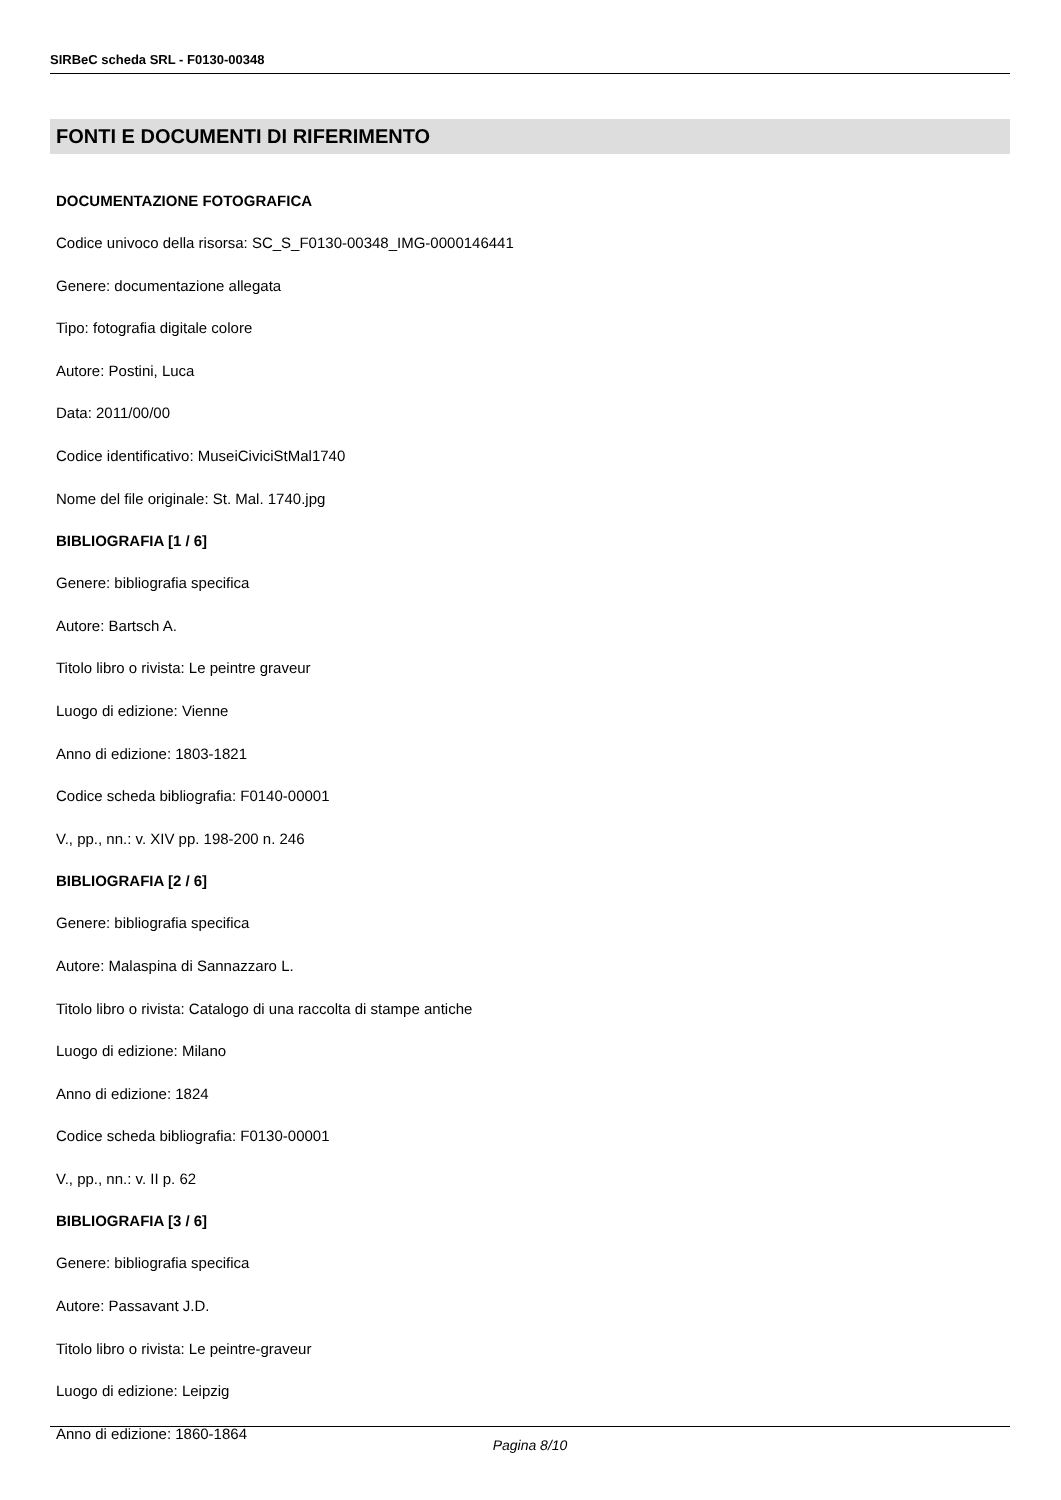SIRBeC scheda SRL - F0130-00348
FONTI E DOCUMENTI DI RIFERIMENTO
DOCUMENTAZIONE FOTOGRAFICA
Codice univoco della risorsa: SC_S_F0130-00348_IMG-0000146441
Genere: documentazione allegata
Tipo: fotografia digitale colore
Autore: Postini, Luca
Data: 2011/00/00
Codice identificativo: MuseiCiviciStMal1740
Nome del file originale: St. Mal. 1740.jpg
BIBLIOGRAFIA [1 / 6]
Genere: bibliografia specifica
Autore: Bartsch A.
Titolo libro o rivista: Le peintre graveur
Luogo di edizione: Vienne
Anno di edizione: 1803-1821
Codice scheda bibliografia: F0140-00001
V., pp., nn.: v. XIV pp. 198-200 n. 246
BIBLIOGRAFIA [2 / 6]
Genere: bibliografia specifica
Autore: Malaspina di Sannazzaro L.
Titolo libro o rivista: Catalogo di una raccolta di stampe antiche
Luogo di edizione: Milano
Anno di edizione: 1824
Codice scheda bibliografia: F0130-00001
V., pp., nn.: v. II p. 62
BIBLIOGRAFIA [3 / 6]
Genere: bibliografia specifica
Autore: Passavant J.D.
Titolo libro o rivista: Le peintre-graveur
Luogo di edizione: Leipzig
Anno di edizione: 1860-1864
Pagina 8/10